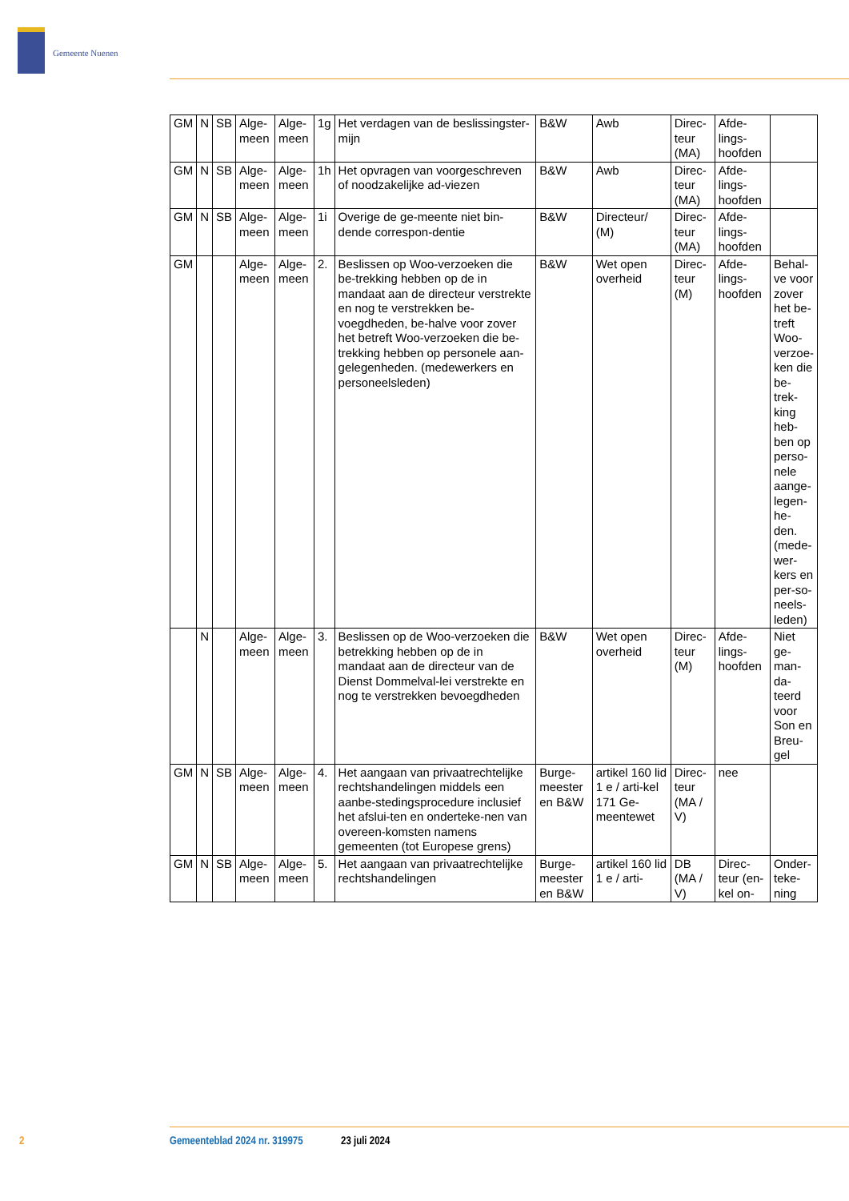Gemeente Nuenen
| GM | N | SB | Alge-meen | Alge-meen | 1g | Het verdagen van de beslissingster-mijn | B&W | Awb | Direc-teur (MA) | Afde-lings-hoofden | |
| GM | N | SB | Alge-meen | Alge-meen | 1h | Het opvragen van voorgeschreven of noodzakelijke ad-viezen | B&W | Awb | Direc-teur (MA) | Afde-lings-hoofden | |
| GM | N | SB | Alge-meen | Alge-meen | 1i | Overige de ge-meente niet bin-dende correspon-dentie | B&W | Directeur/ (M) | Direc-teur (MA) | Afde-lings-hoofden | |
| GM | | | Alge-meen | Alge-meen | 2. | Beslissen op Woo-verzoeken die be-trekking hebben op de in mandaat aan de directeur verstrekte en nog te verstrekken be-voegdheden, be-halve voor zover het betreft Woo-verzoeken die be-trekking hebben op personele aan-gelegenheden. (medewerkers en personeelsleden) | B&W | Wet open overheid | Direc-teur (M) | Afde-lings-hoofden | Behal-ve voor zover het be-treft Woo-verzoe-ken die be-trek-king heb-ben op perso-nele aange-legen-he-den. (mede-wer-kers en per-so-neels-leden) |
| | N | | Alge-meen | Alge-meen | 3. | Beslissen op de Woo-verzoeken die betrekking hebben op de in mandaat aan de directeur van de Dienst Dommelval-lei verstrekte en nog te verstrekken bevoegdheden | B&W | Wet open overheid | Direc-teur (M) | Afde-lings-hoofden | Niet ge-man-da-teerd voor Son en Breu-gel |
| GM | N | SB | Alge-meen | Alge-meen | 4. | Het aangaan van privaatrechtelijke rechtshandelingen middels een aanbe-stedingsprocedure inclusief het afslui-ten en onderteke-nen van overeen-komsten namens gemeenten (tot Europese grens) | Burge-meester en B&W | artikel 160 lid 1 e / arti-kel 171 Ge-meentewet | Direc-teur (MA / V) | nee | |
| GM | N | SB | Alge-meen | Alge-meen | 5. | Het aangaan van privaatrechtelijke rechtshandelingen | Burge-meester en B&W | artikel 160 lid 1 e / arti- | DB (MA / V) | Direc-teur (en-kel on- | Onder-teke-ning |
2 Gemeenteblad 2024 nr. 319975 23 juli 2024